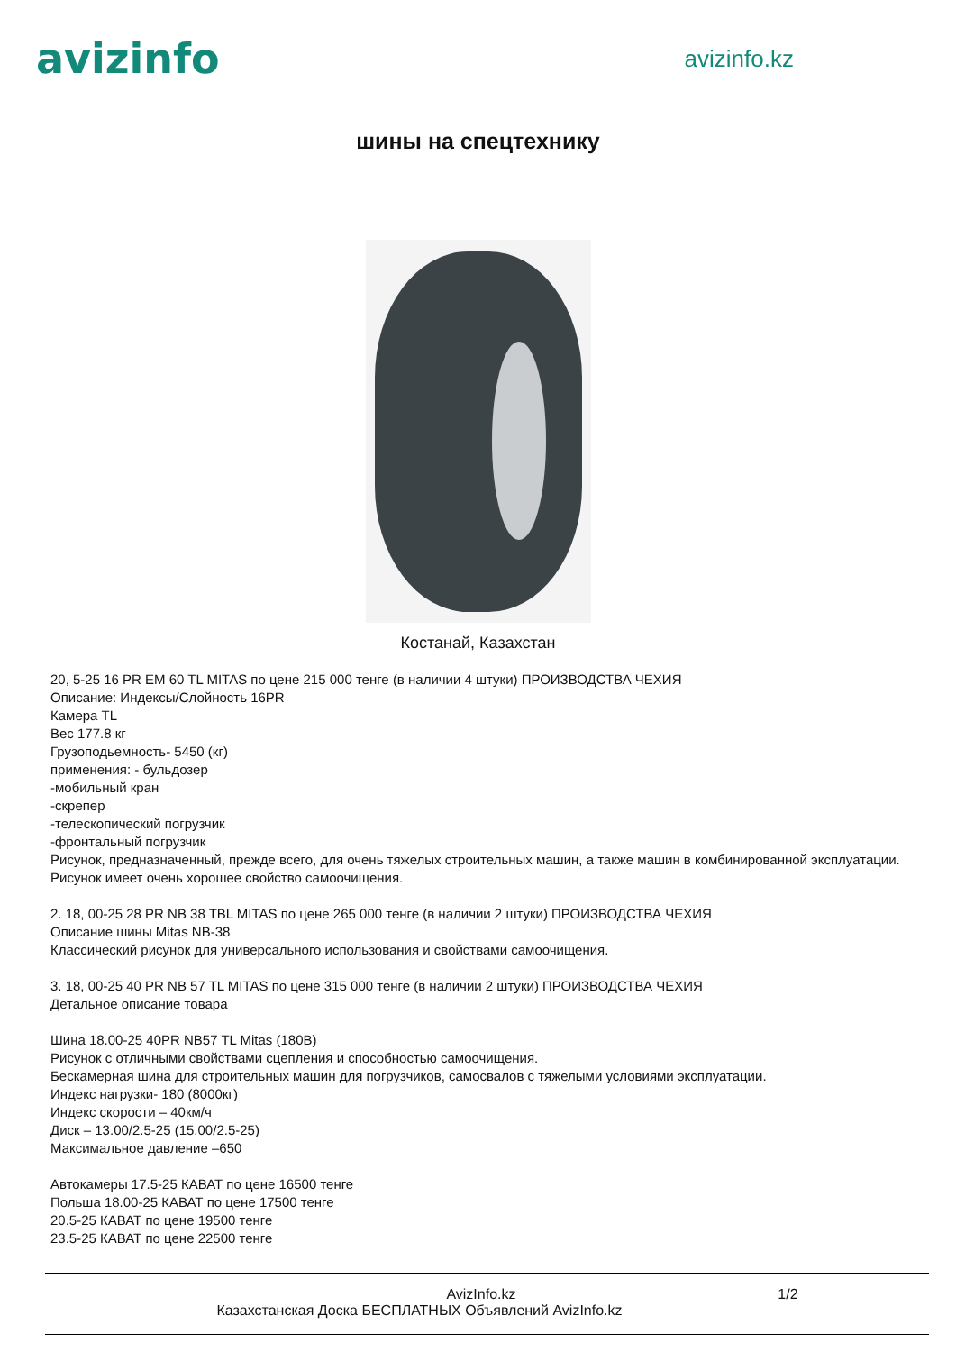avizinfo
avizinfo.kz
шины на спецтехнику
Костанай, Казахстан
20, 5-25 16 PR EM 60 TL MITAS по цене 215 000 тенге (в наличии 4 штуки) ПРОИЗВОДСТВА ЧЕХИЯ
Описание: Индексы/Слойность 16PR
Камера TL
Вес 177.8 кг
Грузоподьемность- 5450 (кг)
применения: - бульдозер
-мобильный кран
-скрепер
-телескопический погрузчик
-фронтальный погрузчик
Рисунок, предназначенный, прежде всего, для очень тяжелых строительных машин, а также машин в комбинированной эксплуатации.
Рисунок имеет очень хорошее свойство самоочищения.
2. 18, 00-25 28 PR NB 38 TBL MITAS по цене 265 000 тенге (в наличии 2 штуки) ПРОИЗВОДСТВА ЧЕХИЯ
Описание шины Mitas NB-38
Классический рисунок для универсального использования и свойствами самоочищения.
3. 18, 00-25 40 PR NB 57 TL MITAS по цене 315 000 тенге (в наличии 2 штуки) ПРОИЗВОДСТВА ЧЕХИЯ
Детальное описание товара
Шина 18.00-25 40PR NB57 TL Mitas (180B)
Рисунок с отличными свойствами сцепления и способностью самоочищения.
Бескамерная шина для строительных машин для погрузчиков, самосвалов с тяжелыми условиями эксплуатации.
Индекс нагрузки- 180 (8000кг)
Индекс скорости – 40км/ч
Диск – 13.00/2.5-25 (15.00/2.5-25)
Максимальное давление –650
Автокамеры 17.5-25 КАВАТ по цене 16500 тенге
Польша 18.00-25 КАВАТ по цене 17500 тенге
20.5-25 КАВАТ по цене 19500 тенге
23.5-25 КАВАТ по цене 22500 тенге
AvizInfo.kz 1/2
Казахстанская Доска БЕСПЛАТНЫХ Объявлений AvizInfo.kz